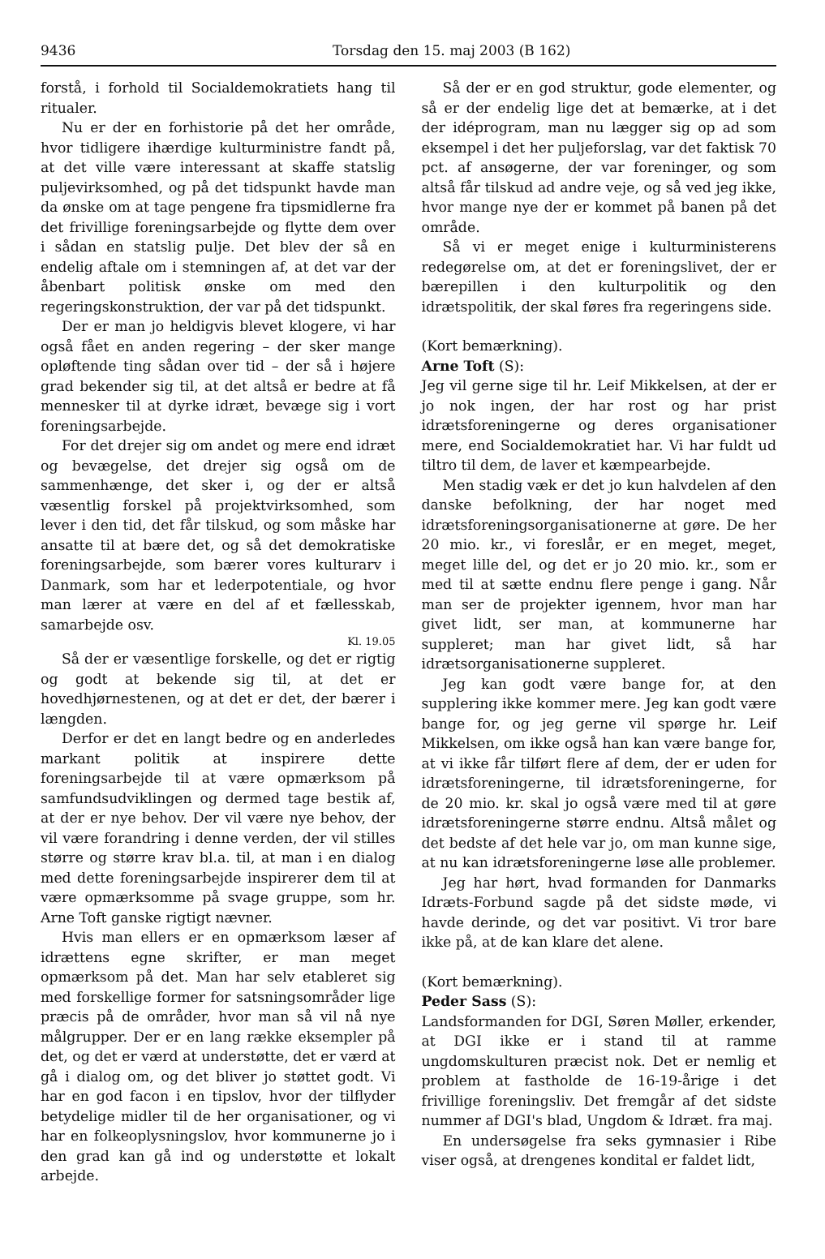9436 Torsdag den 15. maj 2003 (B 162)
forstå, i forhold til Socialdemokratiets hang til ritualer.
Nu er der en forhistorie på det her område, hvor tidligere ihærdige kulturministre fandt på, at det ville være interessant at skaffe statslig puljevirksomhed, og på det tidspunkt havde man da ønske om at tage pengene fra tipsmidlerne fra det frivillige foreningsarbejde og flytte dem over i sådan en statslig pulje. Det blev der så en endelig aftale om i stemningen af, at det var der åbenbart politisk ønske om med den regeringskonstruktion, der var på det tidspunkt.
Der er man jo heldigvis blevet klogere, vi har også fået en anden regering – der sker mange opløftende ting sådan over tid – der så i højere grad bekender sig til, at det altså er bedre at få mennesker til at dyrke idræt, bevæge sig i vort foreningsarbejde.
For det drejer sig om andet og mere end idræt og bevægelse, det drejer sig også om de sammenhænge, det sker i, og der er altså væsentlig forskel på projektvirksomhed, som lever i den tid, det får tilskud, og som måske har ansatte til at bære det, og så det demokratiske foreningsarbejde, som bærer vores kulturarv i Danmark, som har et lederpotentiale, og hvor man lærer at være en del af et fællesskab, samarbejde osv.
Kl. 19.05
Så der er væsentlige forskelle, og det er rigtig og godt at bekende sig til, at det er hovedhjørnestenen, og at det er det, der bærer i længden.
Derfor er det en langt bedre og en anderledes markant politik at inspirere dette foreningsarbejde til at være opmærksom på samfundsudviklingen og dermed tage bestik af, at der er nye behov. Der vil være nye behov, der vil være forandring i denne verden, der vil stilles større og større krav bl.a. til, at man i en dialog med dette foreningsarbejde inspirerer dem til at være opmærksomme på svage gruppe, som hr. Arne Toft ganske rigtigt nævner.
Hvis man ellers er en opmærksom læser af idrættens egne skrifter, er man meget opmærksom på det. Man har selv etableret sig med forskellige former for satsningsområder lige præcis på de områder, hvor man så vil nå nye målgrupper. Der er en lang række eksempler på det, og det er værd at understøtte, det er værd at gå i dialog om, og det bliver jo støttet godt. Vi har en god facon i en tipslov, hvor der tilflyder betydelige midler til de her organisationer, og vi har en folkeoplysningslov, hvor kommunerne jo i den grad kan gå ind og understøtte et lokalt arbejde.
Så der er en god struktur, gode elementer, og så er der endelig lige det at bemærke, at i det der idéprogram, man nu lægger sig op ad som eksempel i det her puljeforslag, var det faktisk 70 pct. af ansøgerne, der var foreninger, og som altså får tilskud ad andre veje, og så ved jeg ikke, hvor mange nye der er kommet på banen på det område.
Så vi er meget enige i kulturministerens redegørelse om, at det er foreningslivet, der er bærepillen i den kulturpolitik og den idrætspolitik, der skal føres fra regeringens side.
(Kort bemærkning).
Arne Toft (S):
Jeg vil gerne sige til hr. Leif Mikkelsen, at der er jo nok ingen, der har rost og har prist idrætsforeningerne og deres organisationer mere, end Socialdemokratiet har. Vi har fuldt ud tiltro til dem, de laver et kæmpearbejde.
Men stadig væk er det jo kun halvdelen af den danske befolkning, der har noget med idrætsforeningsorganisationerne at gøre. De her 20 mio. kr., vi foreslår, er en meget, meget, meget lille del, og det er jo 20 mio. kr., som er med til at sætte endnu flere penge i gang. Når man ser de projekter igennem, hvor man har givet lidt, ser man, at kommunerne har suppleret; man har givet lidt, så har idrætsorganisationerne suppleret.
Jeg kan godt være bange for, at den supplering ikke kommer mere. Jeg kan godt være bange for, og jeg gerne vil spørge hr. Leif Mikkelsen, om ikke også han kan være bange for, at vi ikke får tilført flere af dem, der er uden for idrætsforeningerne, til idrætsforeningerne, for de 20 mio. kr. skal jo også være med til at gøre idrætsforeningerne større endnu. Altså målet og det bedste af det hele var jo, om man kunne sige, at nu kan idrætsforeningerne løse alle problemer.
Jeg har hørt, hvad formanden for Danmarks Idræts-Forbund sagde på det sidste møde, vi havde derinde, og det var positivt. Vi tror bare ikke på, at de kan klare det alene.
(Kort bemærkning).
Peder Sass (S):
Landsformanden for DGI, Søren Møller, erkender, at DGI ikke er i stand til at ramme ungdomskulturen præcist nok. Det er nemlig et problem at fastholde de 16-19-årige i det frivillige foreningsliv. Det fremgår af det sidste nummer af DGI's blad, Ungdom & Idræt. fra maj.
En undersøgelse fra seks gymnasier i Ribe viser også, at drengenes kondital er faldet lidt,